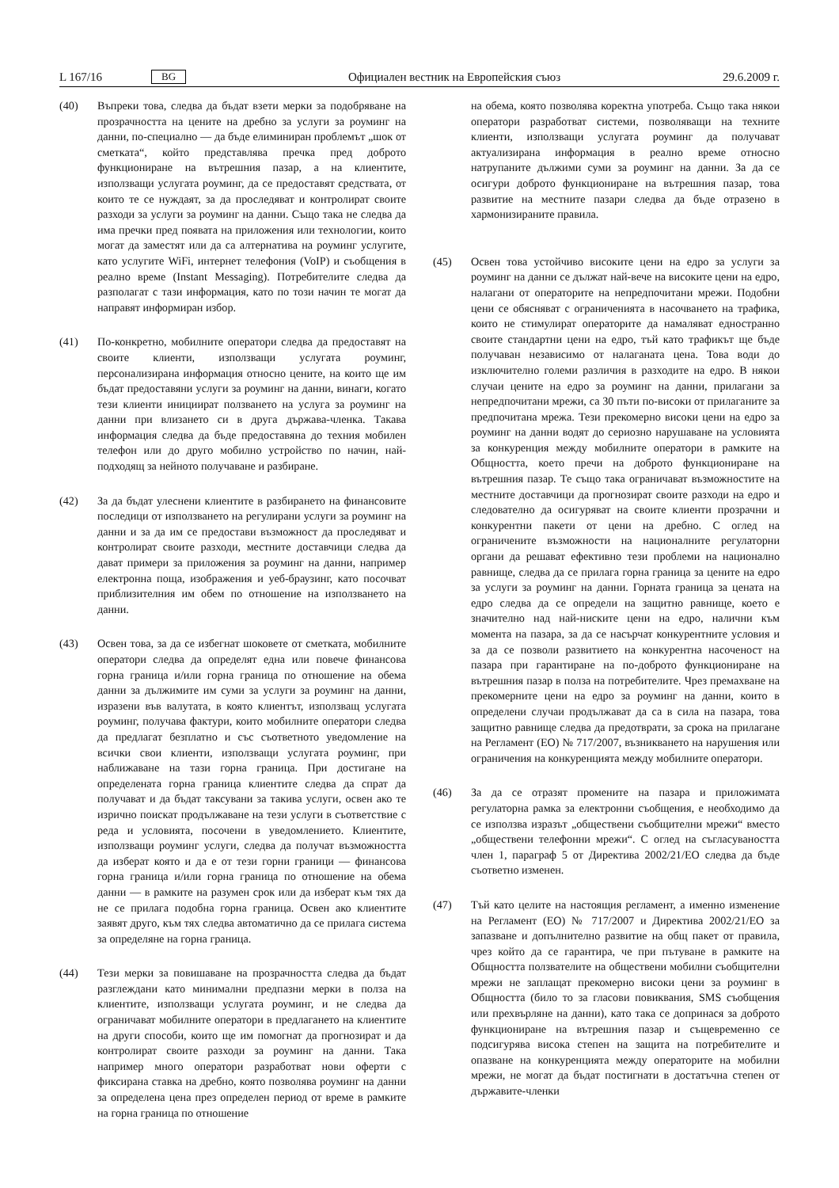L 167/16 BG
Официален вестник на Европейския съюз 29.6.2009 г.
(40) Въпреки това, следва да бъдат взети мерки за подобряване на прозрачността на цените на дребно за услуги за роуминг на данни, по-специално — да бъде елиминиран проблемът „шок от сметката“, който представлява пречка пред доброто функциониране на вътрешния пазар, а на клиентите, използващи услугата роуминг, да се предоставят средствата, от които те се нуждаят, за да проследяват и контролират своите разходи за услуги за роуминг на данни. Също така не следва да има пречки пред появата на приложения или технологии, които могат да заместят или да са алтернатива на роуминг услугите, като услугите WiFi, интернет телефония (VoIP) и съобщения в реално време (Instant Messaging). Потребителите следва да разполагат с тази информация, като по този начин те могат да направят информиран избор.
(41) По-конкретно, мобилните оператори следва да предоставят на своите клиенти, използващи услугата роуминг, персонализирана информация относно цените, на които ще им бъдат предоставяни услуги за роуминг на данни, винаги, когато тези клиенти инициират ползването на услуга за роуминг на данни при влизането си в друга държава-членка. Такава информация следва да бъде предоставяна до техния мобилен телефон или до друго мобилно устройство по начин, най-подходящ за нейното получаване и разбиране.
(42) За да бъдат улеснени клиентите в разбирането на финансовите последици от използването на регулирани услуги за роуминг на данни и за да им се предостави възможност да проследяват и контролират своите разходи, местните доставчици следва да дават примери за приложения за роуминг на данни, например електронна поща, изображения и уеб-браузинг, като посочват приблизителния им обем по отношение на използването на данни.
(43) Освен това, за да се избегнат шоковете от сметката, мобилните оператори следва да определят една или повече финансова горна граница и/или горна граница по отношение на обема данни за дължимите им суми за услуги за роуминг на данни, изразени във валутата, в която клиентът, използващ услугата роуминг, получава фактури, които мобилните оператори следва да предлагат безплатно и със съответното уведомление на всички свои клиенти, използващи услугата роуминг, при наближаване на тази горна граница. При достигане на определената горна граница клиентите следва да спрат да получават и да бъдат таксувани за такива услуги, освен ако те изрично поискат продължаване на тези услуги в съответствие с реда и условията, посочени в уведомлението. Клиентите, използващи роуминг услуги, следва да получат възможността да изберат която и да е от тези горни граници — финансова горна граница и/или горна граница по отношение на обема данни — в рамките на разумен срок или да изберат към тях да не се прилага подобна горна граница. Освен ако клиентите заявят друго, към тях следва автоматично да се прилага система за определяне на горна граница.
(44) Тези мерки за повишаване на прозрачността следва да бъдат разглеждани като минимални предпазни мерки в полза на клиентите, използващи услугата роуминг, и не следва да ограничават мобилните оператори в предлагането на клиентите на други способи, които ще им помогнат да прогнозират и да контролират своите разходи за роуминг на данни. Така например много оператори разработват нови оферти с фиксирана ставка на дребно, която позволява роуминг на данни за определена цена през определен период от време в рамките на горна граница по отношение
на обема, която позволява коректна употреба. Също така някои оператори разработват системи, позволяващи на техните клиенти, използващи услугата роуминг да получават актуализирана информация в реално време относно натрупаните дължими суми за роуминг на данни. За да се осигури доброто функциониране на вътрешния пазар, това развитие на местните пазари следва да бъде отразено в хармонизираните правила.
(45) Освен това устойчиво високите цени на едро за услуги за роуминг на данни се дължат най-вече на високите цени на едро, налагани от операторите на непредпочитани мрежи. Подобни цени се обясняват с ограниченията в насочването на трафика, които не стимулират операторите да намаляват едностранно своите стандартни цени на едро, тъй като трафикът ще бъде получаван независимо от налаганата цена. Това води до изключително големи различия в разходите на едро. В някои случаи цените на едро за роуминг на данни, прилагани за непредпочитани мрежи, са 30 пъти по-високи от прилаганите за предпочитана мрежа. Тези прекомерно високи цени на едро за роуминг на данни водят до сериозно нарушаване на условията за конкуренция между мобилните оператори в рамките на Общността, което пречи на доброто функциониране на вътрешния пазар. Те също така ограничават възможностите на местните доставчици да прогнозират своите разходи на едро и следователно да осигуряват на своите клиенти прозрачни и конкурентни пакети от цени на дребно. С оглед на ограничените възможности на националните регулаторни органи да решават ефективно тези проблеми на национално равнище, следва да се прилага горна граница за цените на едро за услуги за роуминг на данни. Горната граница за цената на едро следва да се определи на защитно равнище, което е значително над най-ниските цени на едро, налични към момента на пазара, за да се насърчат конкурентните условия и за да се позволи развитието на конкурентна насоченост на пазара при гарантиране на по-доброто функциониране на вътрешния пазар в полза на потребителите. Чрез премахване на прекомерните цени на едро за роуминг на данни, които в определени случаи продължават да са в сила на пазара, това защитно равнище следва да предотврати, за срока на прилагане на Регламент (ЕО) № 717/2007, възникването на нарушения или ограничения на конкуренцията между мобилните оператори.
(46) За да се отразят промените на пазара и приложимата регулаторна рамка за електронни съобщения, е необходимо да се използва изразът „обществени съобщителни мрежи“ вместо „обществени телефонни мрежи“. С оглед на съгласуваността член 1, параграф 5 от Директива 2002/21/ЕО следва да бъде съответно изменен.
(47) Тъй като целите на настоящия регламент, а именно изменение на Регламент (ЕО) № 717/2007 и Директива 2002/21/ЕО за запазване и допълнително развитие на общ пакет от правила, чрез който да се гарантира, че при пътуване в рамките на Общността ползвателите на обществени мобилни съобщителни мрежи не заплащат прекомерно високи цени за роуминг в Общността (било то за гласови повиквания, SMS съобщения или прехвърляне на данни), като така се допринася за доброто функциониране на вътрешния пазар и същевременно се подсигурява висока степен на защита на потребителите и опазване на конкуренцията между операторите на мобилни мрежи, не могат да бъдат постигнати в достатъчна степен от държавите-членки